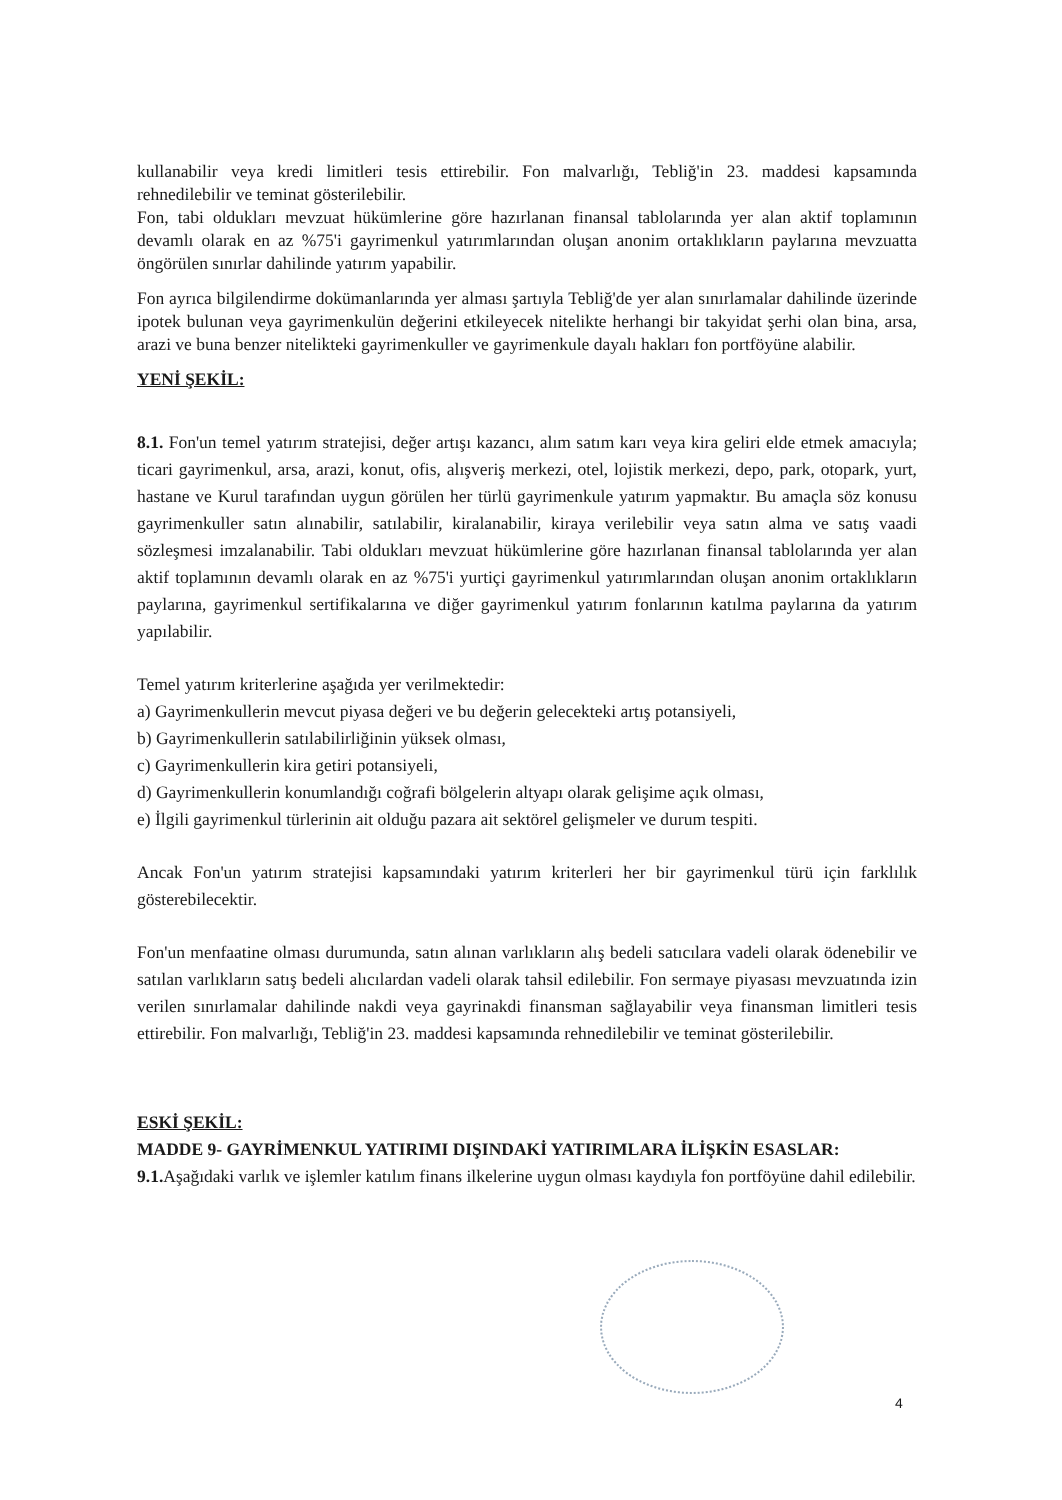kullanabilir veya kredi limitleri tesis ettirebilir. Fon malvarlığı, Tebliğ'in 23. maddesi kapsamında rehnedilebilir ve teminat gösterilebilir.
Fon, tabi oldukları mevzuat hükümlerine göre hazırlanan finansal tablolarında yer alan aktif toplamının devamlı olarak en az %75'i gayrimenkul yatırımlarından oluşan anonim ortaklıkların paylarına mevzuatta öngörülen sınırlar dahilinde yatırım yapabilir.
Fon ayrıca bilgilendirme dokümanlarında yer alması şartıyla Tebliğ'de yer alan sınırlamalar dahilinde üzerinde ipotek bulunan veya gayrimenkulün değerini etkileyecek nitelikte herhangi bir takyidat şerhi olan bina, arsa, arazi ve buna benzer nitelikteki gayrimenkuller ve gayrimenkule dayalı hakları fon portföyüne alabilir.
YENİ ŞEKİL:
8.1. Fon'un temel yatırım stratejisi, değer artışı kazancı, alım satım karı veya kira geliri elde etmek amacıyla; ticari gayrimenkul, arsa, arazi, konut, ofis, alışveriş merkezi, otel, lojistik merkezi, depo, park, otopark, yurt, hastane ve Kurul tarafından uygun görülen her türlü gayrimenkule yatırım yapmaktır. Bu amaçla söz konusu gayrimenkuller satın alınabilir, satılabilir, kiralanabilir, kiraya verilebilir veya satın alma ve satış vaadi sözleşmesi imzalanabilir. Tabi oldukları mevzuat hükümlerine göre hazırlanan finansal tablolarında yer alan aktif toplamının devamlı olarak en az %75'i yurtiçi gayrimenkul yatırımlarından oluşan anonim ortaklıkların paylarına, gayrimenkul sertifikalarına ve diğer gayrimenkul yatırım fonlarının katılma paylarına da yatırım yapılabilir.
Temel yatırım kriterlerine aşağıda yer verilmektedir:
a) Gayrimenkullerin mevcut piyasa değeri ve bu değerin gelecekteki artış potansiyeli,
b) Gayrimenkullerin satılabilirliğinin yüksek olması,
c) Gayrimenkullerin kira getiri potansiyeli,
d) Gayrimenkullerin konumlandığı coğrafi bölgelerin altyapı olarak gelişime açık olması,
e) İlgili gayrimenkul türlerinin ait olduğu pazara ait sektörel gelişmeler ve durum tespiti.
Ancak Fon'un yatırım stratejisi kapsamındaki yatırım kriterleri her bir gayrimenkul türü için farklılık gösterebilecektir.
Fon'un menfaatine olması durumunda, satın alınan varlıkların alış bedeli satıcılara vadeli olarak ödenebilir ve satılan varlıkların satış bedeli alıcılardan vadeli olarak tahsil edilebilir. Fon sermaye piyasası mevzuatında izin verilen sınırlamalar dahilinde nakdi veya gayrinakdi finansman sağlayabilir veya finansman limitleri tesis ettirebilir. Fon malvarlığı, Tebliğ'in 23. maddesi kapsamında rehnedilebilir ve teminat gösterilebilir.
ESKİ ŞEKİL:
MADDE 9- GAYRİMENKUL YATIRIMI DIŞINDAKİ YATIRIMLARA İLİŞKİN ESASLAR:
9.1. Aşağıdaki varlık ve işlemler katılım finans ilkelerine uygun olması kaydıyla fon portföyüne dahil edilebilir.
4